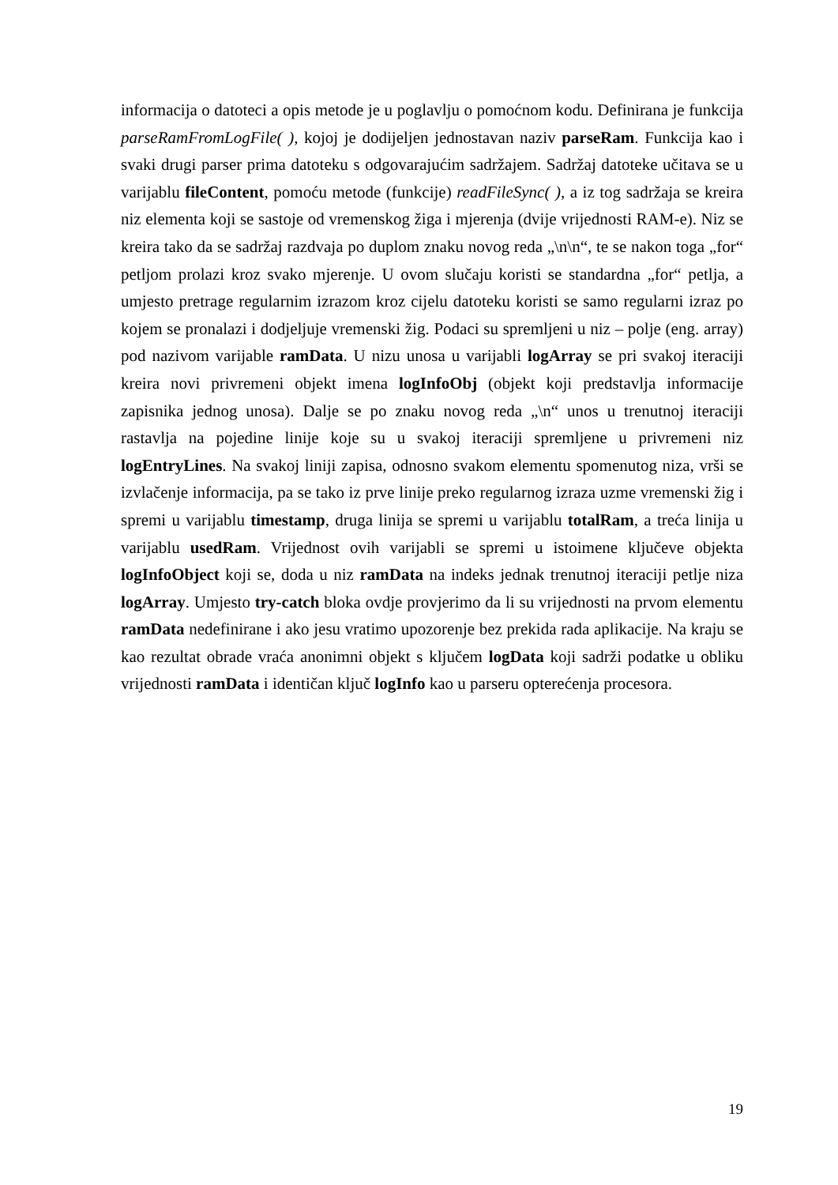informacija o datoteci a opis metode je u poglavlju o pomoćnom kodu. Definirana je funkcija parseRamFromLogFile( ), kojoj je dodijeljen jednostavan naziv parseRam. Funkcija kao i svaki drugi parser prima datoteku s odgovarajućim sadržajem. Sadržaj datoteke učitava se u varijablu fileContent, pomoću metode (funkcije) readFileSync( ), a iz tog sadržaja se kreira niz elementa koji se sastoje od vremenskog žiga i mjerenja (dvije vrijednosti RAM-e). Niz se kreira tako da se sadržaj razdvaja po duplom znaku novog reda „\n\n“, te se nakon toga „for“ petljom prolazi kroz svako mjerenje. U ovom slučaju koristi se standardna „for“ petlja, a umjesto pretrage regularnim izrazom kroz cijelu datoteku koristi se samo regularni izraz po kojem se pronalazi i dodjeljuje vremenski žig. Podaci su spremljeni u niz – polje (eng. array) pod nazivom varijable ramData. U nizu unosa u varijabli logArray se pri svakoj iteraciji kreira novi privremeni objekt imena logInfoObj (objekt koji predstavlja informacije zapisnika jednog unosa). Dalje se po znaku novog reda „\n“ unos u trenutnoj iteraciji rastavlja na pojedine linije koje su u svakoj iteraciji spremljene u privremeni niz logEntryLines. Na svakoj liniji zapisa, odnosno svakom elementu spomenutog niza, vrši se izvlačenje informacija, pa se tako iz prve linije preko regularnog izraza uzme vremenski žig i spremi u varijablu timestamp, druga linija se spremi u varijablu totalRam, a treća linija u varijablu usedRam. Vrijednost ovih varijabli se spremi u istoimene ključeve objekta logInfoObject koji se, doda u niz ramData na indeks jednak trenutnoj iteraciji petlje niza logArray. Umjesto try-catch bloka ovdje provjerimo da li su vrijednosti na prvom elementu ramData nedefinirane i ako jesu vratimo upozorenje bez prekida rada aplikacije. Na kraju se kao rezultat obrade vraća anonimni objekt s ključem logData koji sadrži podatke u obliku vrijednosti ramData i identičan ključ logInfo kao u parseru opterećenja procesora.
19